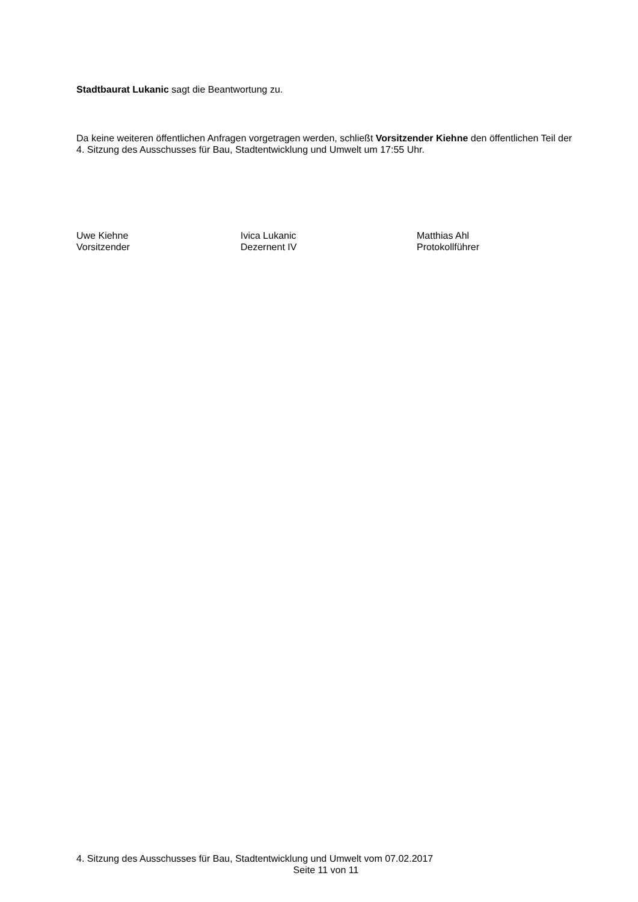Stadtbaurat Lukanic sagt die Beantwortung zu.
Da keine weiteren öffentlichen Anfragen vorgetragen werden, schließt Vorsitzender Kiehne den öffentlichen Teil der 4. Sitzung des Ausschusses für Bau, Stadtentwicklung und Umwelt um 17:55 Uhr.
Uwe Kiehne
Vorsitzender
Ivica Lukanic
Dezernent IV
Matthias Ahl
Protokollführer
4. Sitzung des Ausschusses für Bau, Stadtentwicklung und Umwelt vom 07.02.2017
Seite 11 von 11